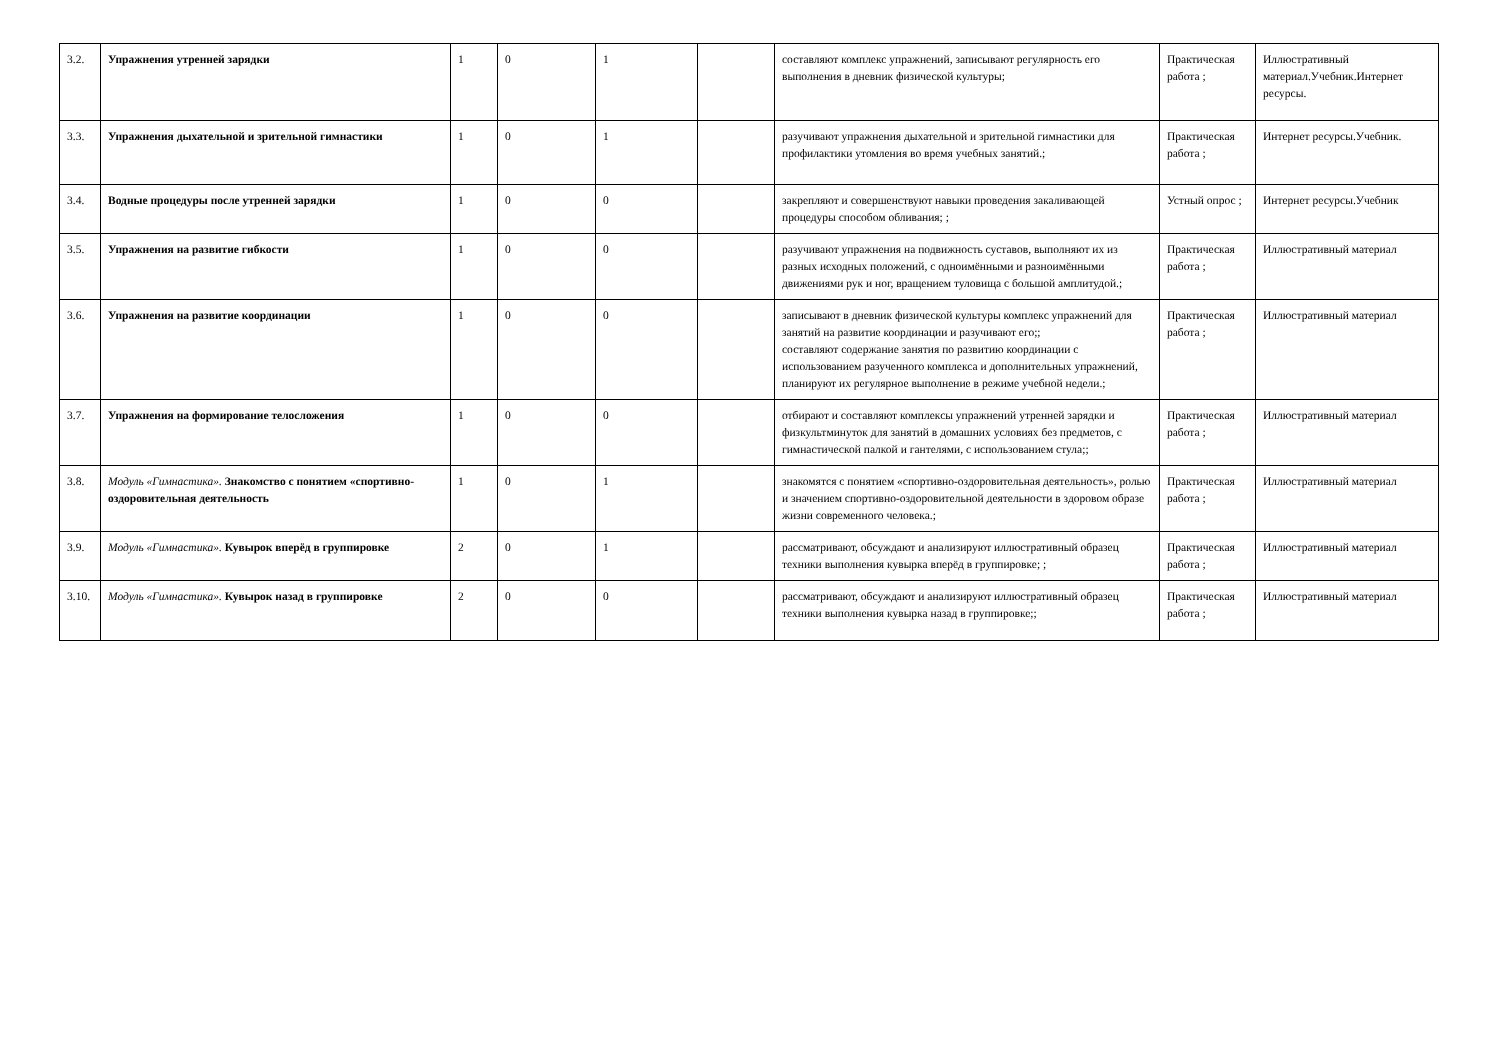| 3.2. | Упражнения утренней зарядки | 1 | 0 | 1 | | составляют комплекс упражнений, записывают регулярность его выполнения в дневник физической культуры; | Практическая работа ; | Иллюстративный материал.Учебник.Интернет ресурсы. |
| 3.3. | Упражнения дыхательной и зрительной гимнастики | 1 | 0 | 1 | | разучивают упражнения дыхательной и зрительной гимнастики для профилактики утомления во время учебных занятий.; | Практическая работа ; | Интернет ресурсы.Учебник. |
| 3.4. | Водные процедуры после утренней зарядки | 1 | 0 | 0 | | закрепляют и совершенствуют навыки проведения закаливающей процедуры способом обливания; ; | Устный опрос ; | Интернет ресурсы.Учебник |
| 3.5. | Упражнения на развитие гибкости | 1 | 0 | 0 | | разучивают упражнения на подвижность суставов, выполняют их из разных исходных положений, с одноимёнными и разноимёнными движениями рук и ног, вращением туловища с большой амплитудой.; | Практическая работа ; | Иллюстративный материал |
| 3.6. | Упражнения на развитие координации | 1 | 0 | 0 | | записывают в дневник физической культуры комплекс упражнений для занятий на развитие координации и разучивают его;; составляют содержание занятия по развитию координации с использованием разученного комплекса и дополнительных упражнений, планируют их регулярное выполнение в режиме учебной недели.; | Практическая работа ; | Иллюстративный материал |
| 3.7. | Упражнения на формирование телосложения | 1 | 0 | 0 | | отбирают и составляют комплексы упражнений утренней зарядки и физкультминуток для занятий в домашних условиях без предметов, с гимнастической палкой и гантелями, с использованием стула;; | Практическая работа ; | Иллюстративный материал |
| 3.8. | Модуль «Гимнастика». Знакомство с понятием «спортивно-оздоровительная деятельность | 1 | 0 | 1 | | знакомятся с понятием «спортивно-оздоровительная деятельность», ролью и значением спортивно-оздоровительной деятельности в здоровом образе жизни современного человека.; | Практическая работа ; | Иллюстративный материал |
| 3.9. | Модуль «Гимнастика». Кувырок вперёд в группировке | 2 | 0 | 1 | | рассматривают, обсуждают и анализируют иллюстративный образец техники выполнения кувырка вперёд в группировке; ; | Практическая работа ; | Иллюстративный материал |
| 3.10. | Модуль «Гимнастика». Кувырок назад в группировке | 2 | 0 | 0 | | рассматривают, обсуждают и анализируют иллюстративный образец техники выполнения кувырка назад в группировке;; | Практическая работа ; | Иллюстративный материал |